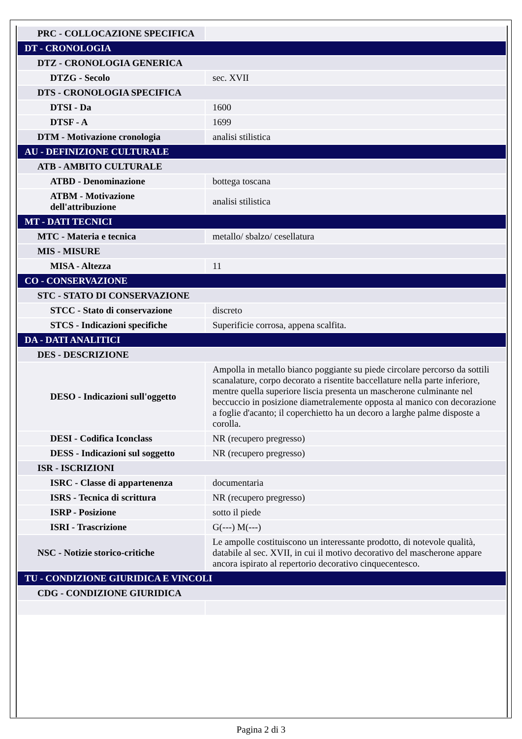| PRC - COLLOCAZIONE SPECIFICA | |
| DT - CRONOLOGIA | |
| DTZ - CRONOLOGIA GENERICA | |
| DTZG - Secolo | sec. XVII |
| DTS - CRONOLOGIA SPECIFICA | |
| DTSI - Da | 1600 |
| DTSF - A | 1699 |
| DTM - Motivazione cronologia | analisi stilistica |
| AU - DEFINIZIONE CULTURALE | |
| ATB - AMBITO CULTURALE | |
| ATBD - Denominazione | bottega toscana |
| ATBM - Motivazione dell'attribuzione | analisi stilistica |
| MT - DATI TECNICI | |
| MTC - Materia e tecnica | metallo/ sbalzo/ cesellatura |
| MIS - MISURE | |
| MISA - Altezza | 11 |
| CO - CONSERVAZIONE | |
| STC - STATO DI CONSERVAZIONE | |
| STCC - Stato di conservazione | discreto |
| STCS - Indicazioni specifiche | Superificie corrosa, appena scalfita. |
| DA - DATI ANALITICI | |
| DES - DESCRIZIONE | |
| DESO - Indicazioni sull'oggetto | Ampolla in metallo bianco poggiante su piede circolare percorso da sottili scanalature, corpo decorato a risentite baccellature nella parte inferiore, mentre quella superiore liscia presenta un mascherone culminante nel beccuccio in posizione diametralemente opposta al manico con decorazione a foglie d'acanto; il coperchietto ha un decoro a larghe palme disposte a corolla. |
| DESI - Codifica Iconclass | NR (recupero pregresso) |
| DESS - Indicazioni sul soggetto | NR (recupero pregresso) |
| ISR - ISCRIZIONI | |
| ISRC - Classe di appartenenza | documentaria |
| ISRS - Tecnica di scrittura | NR (recupero pregresso) |
| ISRP - Posizione | sotto il piede |
| ISRI - Trascrizione | G(---) M(---) |
| NSC - Notizie storico-critiche | Le ampolle costituiscono un interessante prodotto, di notevole qualità, databile al sec. XVII, in cui il motivo decorativo del mascherone appare ancora ispirato al repertorio decorativo cinquecentesco. |
| TU - CONDIZIONE GIURIDICA E VINCOLI | |
| CDG - CONDIZIONE GIURIDICA | |
Pagina 2 di 3